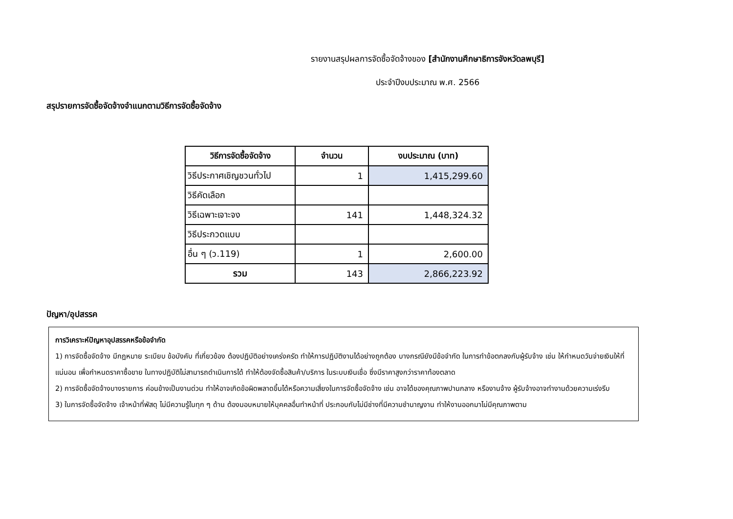รายงานสรุปผลการจัดซื้อจัดจ้างของ [สำนักงานศึกษาธิการจังหวัดลพบุรี]
ประจำปีงบประมาณ พ.ศ. 2566
สรุปรายการจัดซื้อจัดจ้างจำแนกตามวิธีการจัดซื้อจัดจ้าง
| วิธีการจัดซื้อจัดจ้าง | จำนวน | งบประมาณ (บาท) |
| --- | --- | --- |
| วิธีประกาศเชิญชวนทั่วไป | 1 | 1,415,299.60 |
| วิธีคัดเลือก | | |
| วิธีเฉพาะเจาะจง | 141 | 1,448,324.32 |
| วิธีประกวดแบบ | | |
| อื่น ๆ (ว.119) | 1 | 2,600.00 |
| รวม | 143 | 2,866,223.92 |
ปัญหา/อุปสรรค
การวิเคราะห์ปัญหาอุปสรรคหรือข้อจำกัด
1) การจัดซื้อจัดจ้าง มีกฎหมาย ระเบียบ ข้อบังคับ ที่เกี่ยวข้อง ต้องปฏิบัติอย่างเคร่งครัด ทำให้การปฏิบัติงานได้อย่างถูกต้อง บางกรณียังมีข้อจำกัด ในการทำข้อตกลงกับผู้รับจ้าง เช่น ให้กำหนดวันจ่ายเงินให้ที่แน่นอน เพื่อกำหนดราคาซื้อขาย ในทางปฏิบัติไม่สามารถดำเนินการได้ ทำให้ต้องจัดซื้อสินค้า/บริการ ในระบบเงินเชื่อ ซึ่งมีราคาสูงกว่าราคาท้องตลาด
2) การจัดซื้อจัดจ้างบางรายการ ค่อนข้างเป็นงานด่วน ทำให้อาจเกิดข้อผิดพลาดขึ้นได้หรือความเสี่ยงในการจัดซื้อจัดจ้าง เช่น อาจได้ของคุณภาพปานกลาง หรืองานจ้าง ผู้รับจ้างอาจทำงานด้วยความเร่งรีบ
3) ในการจัดซื้อจัดจ้าง เจ้าหน้าที่พัสดุ ไม่มีความรู้ในทุก ๆ ด้าน ต้องมอบหมายให้บุคคลอื่นทำหน้าที่ ประกอบกับไม่มีช่างที่มีความชำนาญงาน ทำให้งานออกมาไม่มีคุณภาพตาม